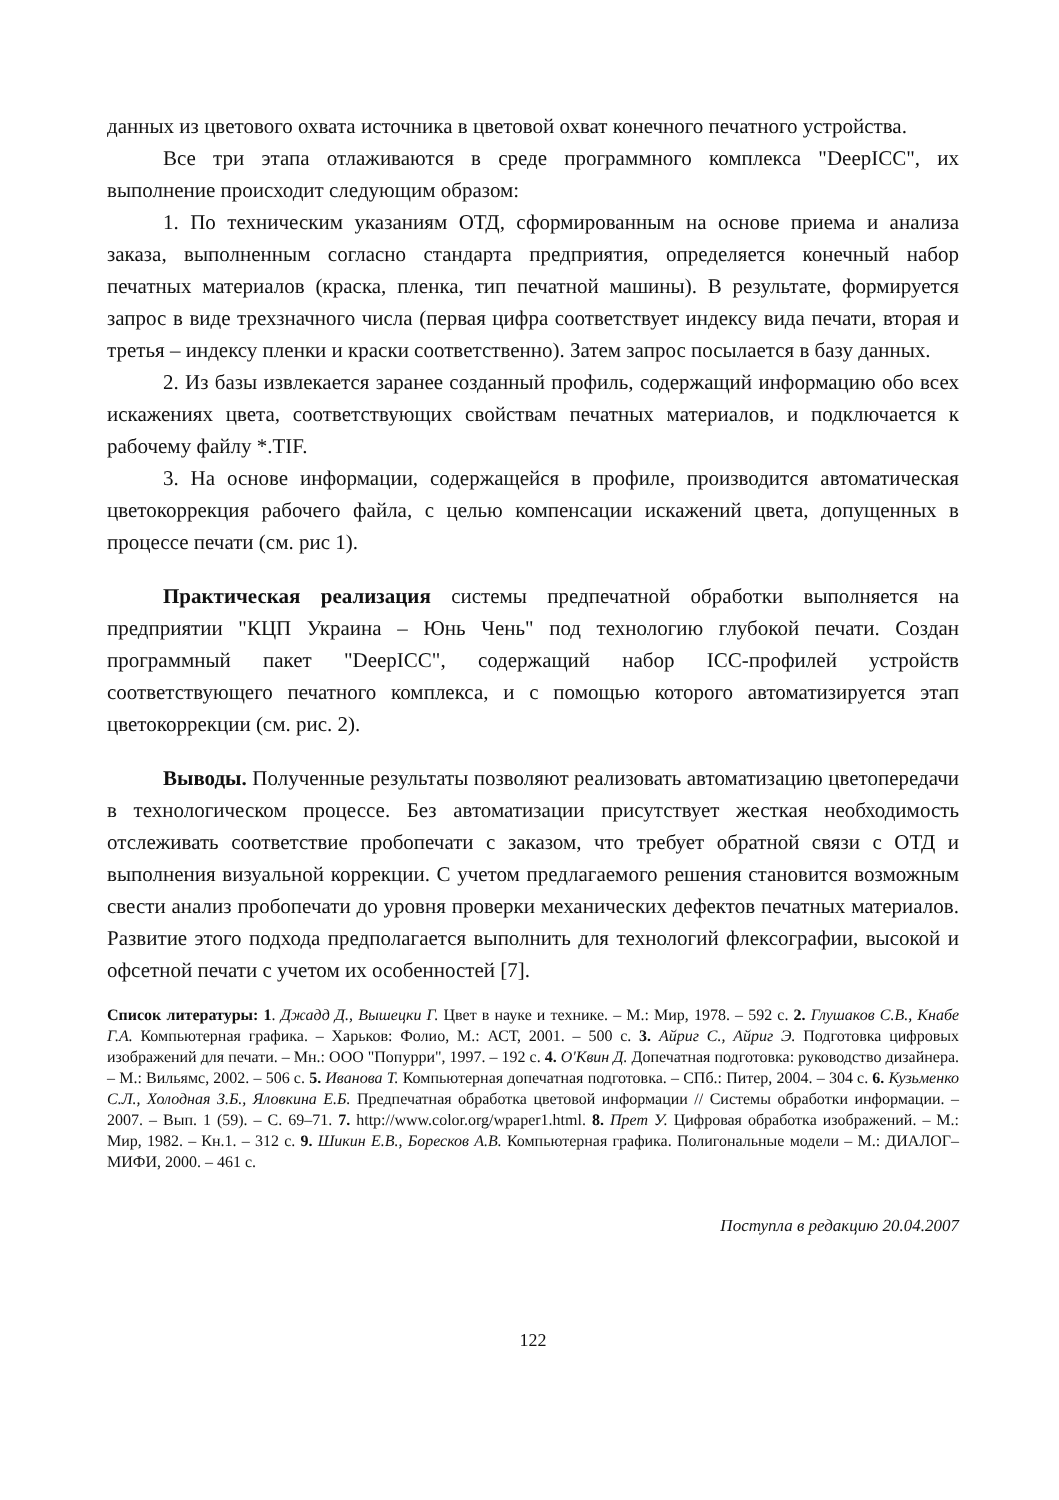данных из цветового охвата источника в цветовой охват конечного печатного устройства.
Все три этапа отлаживаются в среде программного комплекса "DeepICC", их выполнение происходит следующим образом:
1. По техническим указаниям ОТД, сформированным на основе приема и анализа заказа, выполненным согласно стандарта предприятия, определяется конечный набор печатных материалов (краска, пленка, тип печатной машины). В результате, формируется запрос в виде трехзначного числа (первая цифра соответствует индексу вида печати, вторая и третья – индексу пленки и краски соответственно). Затем запрос посылается в базу данных.
2. Из базы извлекается заранее созданный профиль, содержащий информацию обо всех искажениях цвета, соответствующих свойствам печатных материалов, и подключается к рабочему файлу *.TIF.
3. На основе информации, содержащейся в профиле, производится автоматическая цветокоррекция рабочего файла, с целью компенсации искажений цвета, допущенных в процессе печати (см. рис 1).
Практическая реализация системы предпечатной обработки выполняется на предприятии "КЦП Украина – Юнь Чень" под технологию глубокой печати. Создан программный пакет "DeepICC", содержащий набор ICC-профилей устройств соответствующего печатного комплекса, и с помощью которого автоматизируется этап цветокоррекции (см. рис. 2).
Выводы. Полученные результаты позволяют реализовать автоматизацию цветопередачи в технологическом процессе. Без автоматизации присутствует жесткая необходимость отслеживать соответствие пробопечати с заказом, что требует обратной связи с ОТД и выполнения визуальной коррекции. С учетом предлагаемого решения становится возможным свести анализ пробопечати до уровня проверки механических дефектов печатных материалов. Развитие этого подхода предполагается выполнить для технологий флексографии, высокой и офсетной печати с учетом их особенностей [7].
Список литературы: 1. Джадд Д., Вышецки Г. Цвет в науке и технике. – М.: Мир, 1978. – 592 с. 2. Глушаков С.В., Кнабе Г.А. Компьютерная графика. – Харьков: Фолио, М.: АСТ, 2001. – 500 с. 3. Айриг С., Айриг Э. Подготовка цифровых изображений для печати. – Мн.: ООО "Попурри", 1997. – 192 с. 4. О'Квин Д. Допечатная подготовка: руководство дизайнера. – М.: Вильямс, 2002. – 506 с. 5. Иванова Т. Компьютерная допечатная подготовка. – СПб.: Питер, 2004. – 304 с. 6. Кузьменко С.Л., Холодная З.Б., Яловкина Е.Б. Предпечатная обработка цветовой информации // Системы обработки информации. – 2007. – Вып. 1 (59). – С. 69–71. 7. http://www.color.org/wpaper1.html. 8. Прет У. Цифровая обработка изображений. – М.: Мир, 1982. – Кн.1. – 312 с. 9. Шикин Е.В., Боресков А.В. Компьютерная графика. Полигональные модели – М.: ДИАЛОГ–МИФИ, 2000. – 461 с.
Поступла в редакцию 20.04.2007
122